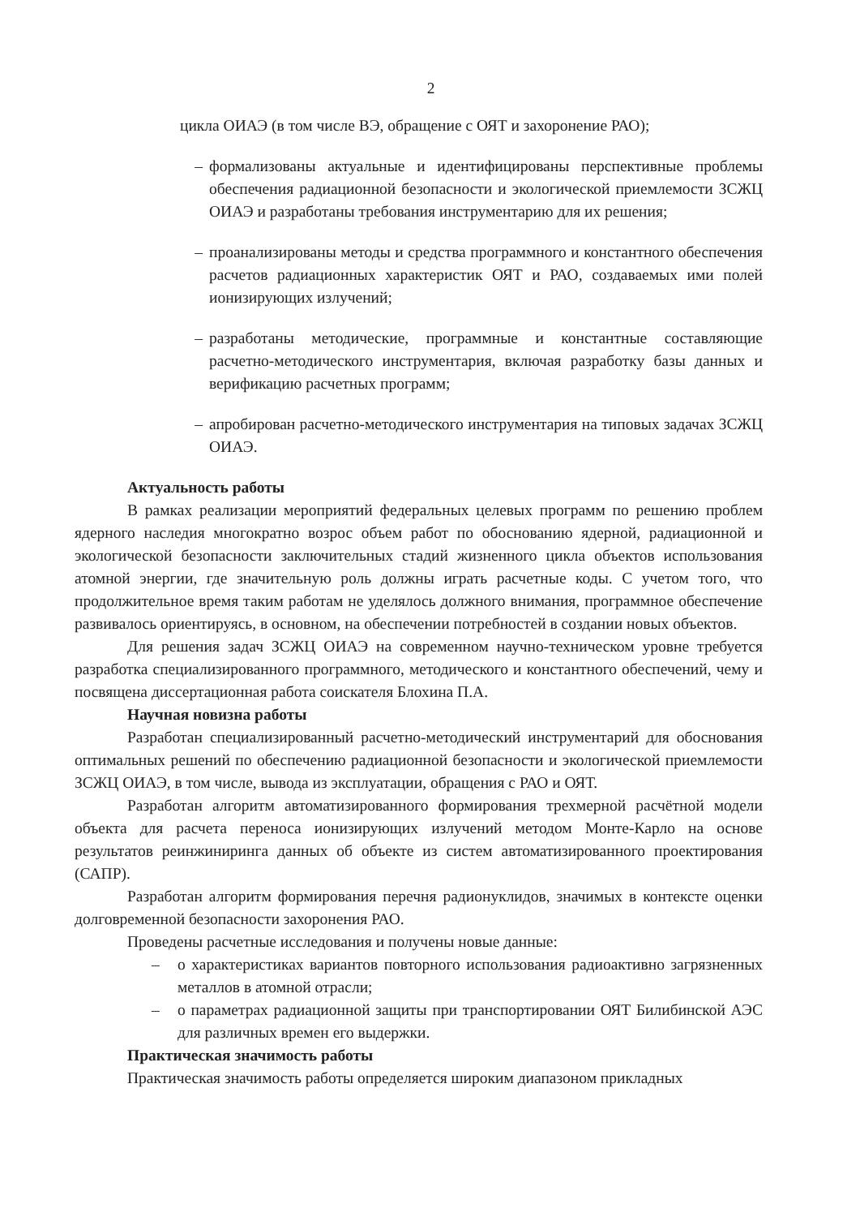2
цикла ОИАЭ (в том числе ВЭ, обращение с ОЯТ и захоронение РАО);
– формализованы актуальные и идентифицированы перспективные проблемы обеспечения радиационной безопасности и экологической приемлемости ЗСЖЦ ОИАЭ и разработаны требования инструментарию для их решения;
– проанализированы методы и средства программного и константного обеспечения расчетов радиационных характеристик ОЯТ и РАО, создаваемых ими полей ионизирующих излучений;
– разработаны методические, программные и константные составляющие расчетно-методического инструментария, включая разработку базы данных и верификацию расчетных программ;
– апробирован расчетно-методического инструментария на типовых задачах ЗСЖЦ ОИАЭ.
Актуальность работы
В рамках реализации мероприятий федеральных целевых программ по решению проблем ядерного наследия многократно возрос объем работ по обоснованию ядерной, радиационной и экологической безопасности заключительных стадий жизненного цикла объектов использования атомной энергии, где значительную роль должны играть расчетные коды. С учетом того, что продолжительное время таким работам не уделялось должного внимания, программное обеспечение развивалось ориентируясь, в основном, на обеспечении потребностей в создании новых объектов.
Для решения задач ЗСЖЦ ОИАЭ на современном научно-техническом уровне требуется разработка специализированного программного, методического и константного обеспечений, чему и посвящена диссертационная работа соискателя Блохина П.А.
Научная новизна работы
Разработан специализированный расчетно-методический инструментарий для обоснования оптимальных решений по обеспечению радиационной безопасности и экологической приемлемости ЗСЖЦ ОИАЭ, в том числе, вывода из эксплуатации, обращения с РАО и ОЯТ.
Разработан алгоритм автоматизированного формирования трехмерной расчётной модели объекта для расчета переноса ионизирующих излучений методом Монте-Карло на основе результатов реинжиниринга данных об объекте из систем автоматизированного проектирования (САПР).
Разработан алгоритм формирования перечня радионуклидов, значимых в контексте оценки долговременной безопасности захоронения РАО.
Проведены расчетные исследования и получены новые данные:
– о характеристиках вариантов повторного использования радиоактивно загрязненных металлов в атомной отрасли;
– о параметрах радиационной защиты при транспортировании ОЯТ Билибинской АЭС для различных времен его выдержки.
Практическая значимость работы
Практическая значимость работы определяется широким диапазоном прикладных